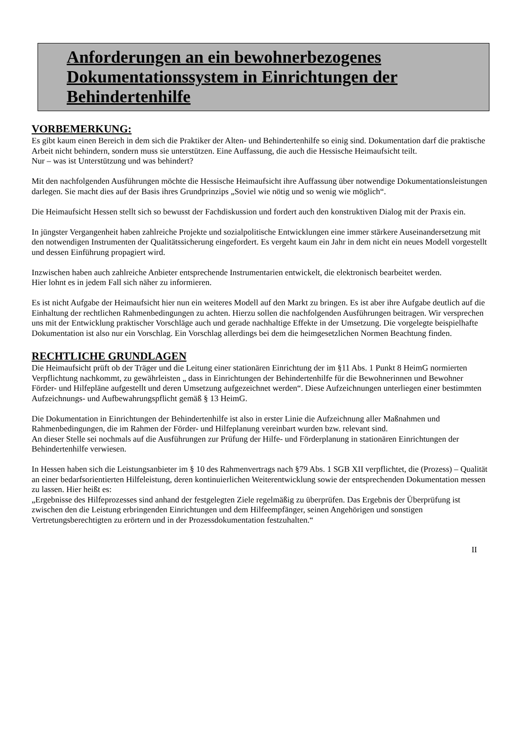Anforderungen an ein bewohnerbezogenes Dokumentationssystem in Einrichtungen der Behindertenhilfe
VORBEMERKUNG:
Es gibt kaum einen Bereich in dem sich die Praktiker der Alten- und Behindertenhilfe so einig sind. Dokumentation darf die praktische Arbeit nicht behindern, sondern muss sie unterstützen. Eine Auffassung, die auch die Hessische Heimaufsicht teilt.
Nur – was ist Unterstützung und was behindert?
Mit den nachfolgenden Ausführungen möchte die Hessische Heimaufsicht ihre Auffassung über notwendige Dokumentationsleistungen darlegen. Sie macht dies auf der Basis ihres Grundprinzips „Soviel wie nötig und so wenig wie möglich“.
Die Heimaufsicht Hessen stellt sich so bewusst der Fachdiskussion und fordert auch den konstruktiven Dialog mit der Praxis ein.
In jüngster Vergangenheit haben zahlreiche Projekte und sozialpolitische Entwicklungen eine immer stärkere Auseinandersetzung mit den notwendigen Instrumenten der Qualitätssicherung eingefordert. Es vergeht kaum ein Jahr in dem nicht ein neues Modell vorgestellt und dessen Einführung propagiert wird.
Inzwischen haben auch zahlreiche Anbieter entsprechende Instrumentarien entwickelt, die elektronisch bearbeitet werden.
Hier lohnt es in jedem Fall sich näher zu informieren.
Es ist nicht Aufgabe der Heimaufsicht hier nun ein weiteres Modell auf den Markt zu bringen. Es ist aber ihre Aufgabe deutlich auf die Einhaltung der rechtlichen Rahmenbedingungen zu achten. Hierzu sollen die nachfolgenden Ausführungen beitragen. Wir versprechen uns mit der Entwicklung praktischer Vorschläge auch und gerade nachhaltige Effekte in der Umsetzung. Die vorgelegte beispielhafte Dokumentation ist also nur ein Vorschlag. Ein Vorschlag allerdings bei dem die heimgesetzlichen Normen Beachtung finden.
RECHTLICHE GRUNDLAGEN
Die Heimaufsicht prüft ob der Träger und die Leitung einer stationären Einrichtung der im §11 Abs. 1 Punkt 8 HeimG normierten Verpflichtung nachkommt, zu gewährleisten „ dass in Einrichtungen der Behindertenhilfe für die Bewohnerinnen und Bewohner Förder- und Hilfepläne aufgestellt und deren Umsetzung aufgezeichnet werden“. Diese Aufzeichnungen unterliegen einer bestimmten Aufzeichnungs- und Aufbewahrungspflicht gemäß § 13 HeimG.
Die Dokumentation in Einrichtungen der Behindertenhilfe ist also in erster Linie die Aufzeichnung aller Maßnahmen und Rahmenbedingungen, die im Rahmen der Förder- und Hilfeplanung vereinbart wurden bzw. relevant sind.
An dieser Stelle sei nochmals auf die Ausführungen zur Prüfung der Hilfe- und Förderplanung in stationären Einrichtungen der Behindertenhilfe verwiesen.
In Hessen haben sich die Leistungsanbieter im § 10 des Rahmenvertrags nach §79 Abs. 1 SGB XII verpflichtet, die (Prozess) – Qualität an einer bedarfsorientierten Hilfeleistung, deren kontinuierlichen Weiterentwicklung sowie der entsprechenden Dokumentation messen zu lassen. Hier heißt es:
„Ergebnisse des Hilfeprozesses sind anhand der festgelegten Ziele regelmäßig zu überprüfen. Das Ergebnis der Überprüfung ist zwischen den die Leistung erbringenden Einrichtungen und dem Hilfeempfänger, seinen Angehörigen und sonstigen Vertretungsberechtigten zu erörtern und in der Prozessdokumentation festzuhalten.“
II